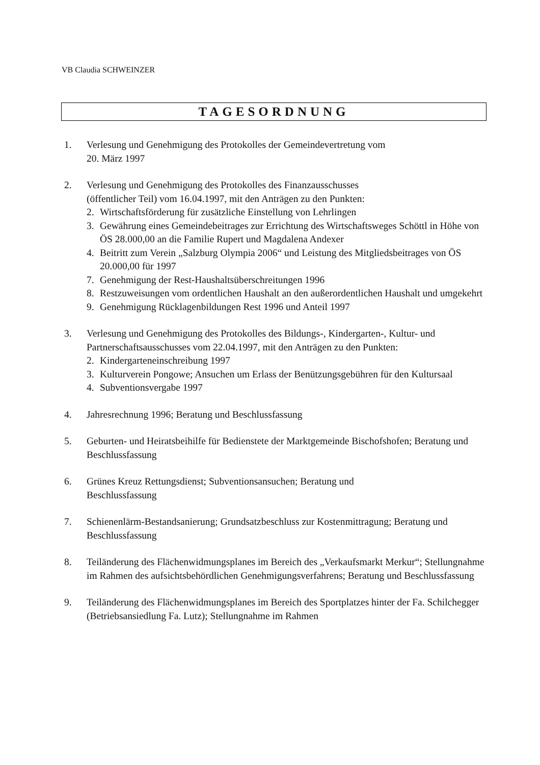VB Claudia SCHWEINZER
TAGESORDNUNG
1. Verlesung und Genehmigung des Protokolles der Gemeindevertretung vom
20. März 1997
2. Verlesung und Genehmigung des Protokolles des Finanzausschusses
(öffentlicher Teil) vom 16.04.1997, mit den Anträgen zu den Punkten:
2. Wirtschaftsförderung für zusätzliche Einstellung von Lehrlingen
3. Gewährung eines Gemeindebeitrages zur Errichtung des Wirtschaftsweges Schöttl in Höhe von ÖS 28.000,00 an die Familie Rupert und Magdalena Andexer
4. Beitritt zum Verein „Salzburg Olympia 2006“ und Leistung des Mitgliedsbeitrages von ÖS 20.000,00 für 1997
7. Genehmigung der Rest-Haushaltsüberschreitungen 1996
8. Restzuweisungen vom ordentlichen Haushalt an den außerordentlichen Haushalt und umgekehrt
9. Genehmigung Rücklagenbildungen Rest 1996 und Anteil 1997
3. Verlesung und Genehmigung des Protokolles des Bildungs-, Kindergarten-, Kultur- und Partnerschaftsausschusses vom 22.04.1997, mit den Anträgen zu den Punkten:
2. Kindergarteneinschreibung 1997
3. Kulturverein Pongowe; Ansuchen um Erlass der Benützungsgebühren für den Kultursaal
4. Subventionsvergabe 1997
4. Jahresrechnung 1996; Beratung und Beschlussfassung
5. Geburten- und Heiratsbeihilfe für Bedienstete der Marktgemeinde Bischofshofen; Beratung und Beschlussfassung
6. Grünes Kreuz Rettungsdienst; Subventionsansuchen; Beratung und
Beschlussfassung
7. Schienenlärm-Bestandsanierung; Grundsatzbeschluss zur Kostenmittragung; Beratung und Beschlussfassung
8. Teiländerung des Flächenwidmungsplanes im Bereich des „Verkaufsmarkt Merkur“; Stellungnahme im Rahmen des aufsichtsbehördlichen Genehmigungsverfahrens; Beratung und Beschlussfassung
9. Teiländerung des Flächenwidmungsplanes im Bereich des Sportplatzes hinter der Fa. Schilchegger (Betriebsansiedlung Fa. Lutz); Stellungnahme im Rahmen